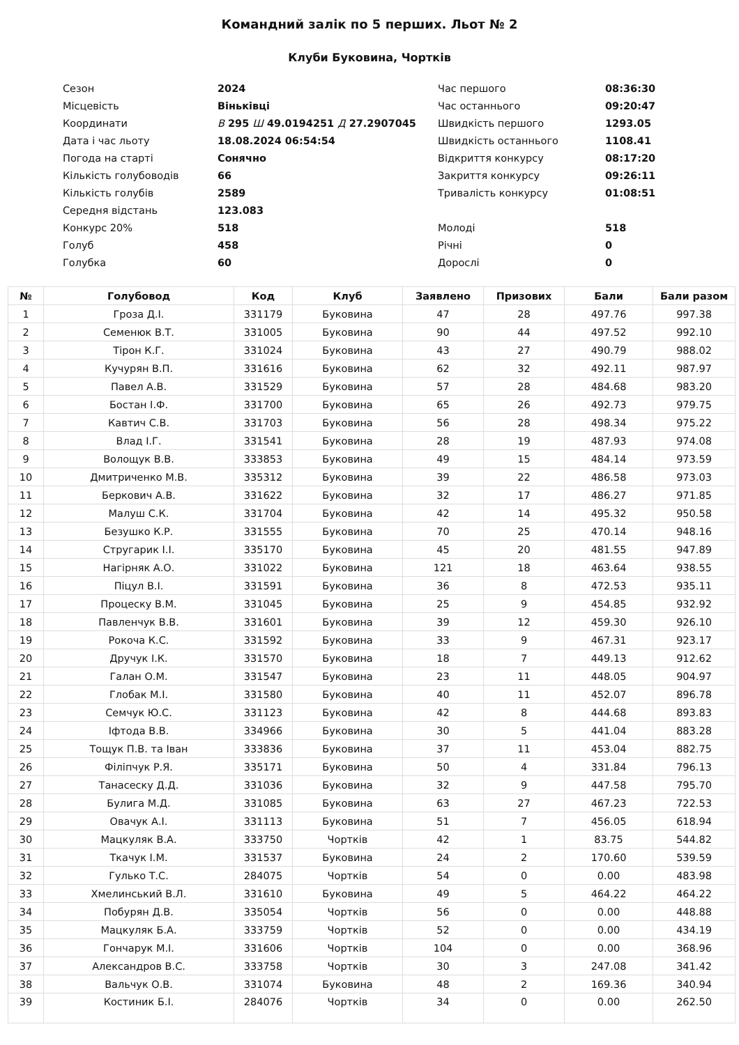Командний залік по 5 перших. Льот № 2
Клуби Буковина, Чортків
| Сезон | 2024 | Час першого | 08:36:30 |
| Місцевість | Віньківці | Час останнього | 09:20:47 |
| Координати | В 295 Ш 49.0194251 Д 27.2907045 | Швидкість першого | 1293.05 |
| Дата і час льоту | 18.08.2024 06:54:54 | Швидкість останнього | 1108.41 |
| Погода на старті | Сонячно | Відкриття конкурсу | 08:17:20 |
| Кількість голубоводів | 66 | Закриття конкурсу | 09:26:11 |
| Кількість голубів | 2589 | Тривалість конкурсу | 01:08:51 |
| Середня відстань | 123.083 | | |
| Конкурс 20% | 518 | Молоді | 518 |
| Голуб | 458 | Річні | 0 |
| Голубка | 60 | Дорослі | 0 |
| № | Голубовод | Код | Клуб | Заявлено | Призових | Бали | Бали разом |
| --- | --- | --- | --- | --- | --- | --- | --- |
| 1 | Гроза Д.І. | 331179 | Буковина | 47 | 28 | 497.76 | 997.38 |
| 2 | Семенюк В.Т. | 331005 | Буковина | 90 | 44 | 497.52 | 992.10 |
| 3 | Тірон К.Г. | 331024 | Буковина | 43 | 27 | 490.79 | 988.02 |
| 4 | Кучурян В.П. | 331616 | Буковина | 62 | 32 | 492.11 | 987.97 |
| 5 | Павел А.В. | 331529 | Буковина | 57 | 28 | 484.68 | 983.20 |
| 6 | Бостан І.Ф. | 331700 | Буковина | 65 | 26 | 492.73 | 979.75 |
| 7 | Кавтич С.В. | 331703 | Буковина | 56 | 28 | 498.34 | 975.22 |
| 8 | Влад І.Г. | 331541 | Буковина | 28 | 19 | 487.93 | 974.08 |
| 9 | Волощук В.В. | 333853 | Буковина | 49 | 15 | 484.14 | 973.59 |
| 10 | Дмитриченко М.В. | 335312 | Буковина | 39 | 22 | 486.58 | 973.03 |
| 11 | Беркович А.В. | 331622 | Буковина | 32 | 17 | 486.27 | 971.85 |
| 12 | Малуш С.К. | 331704 | Буковина | 42 | 14 | 495.32 | 950.58 |
| 13 | Безушко К.Р. | 331555 | Буковина | 70 | 25 | 470.14 | 948.16 |
| 14 | Стругарик І.І. | 335170 | Буковина | 45 | 20 | 481.55 | 947.89 |
| 15 | Нагірняк А.О. | 331022 | Буковина | 121 | 18 | 463.64 | 938.55 |
| 16 | Піцул В.І. | 331591 | Буковина | 36 | 8 | 472.53 | 935.11 |
| 17 | Процеску В.М. | 331045 | Буковина | 25 | 9 | 454.85 | 932.92 |
| 18 | Павленчук В.В. | 331601 | Буковина | 39 | 12 | 459.30 | 926.10 |
| 19 | Рокоча К.С. | 331592 | Буковина | 33 | 9 | 467.31 | 923.17 |
| 20 | Дручук І.К. | 331570 | Буковина | 18 | 7 | 449.13 | 912.62 |
| 21 | Галан О.М. | 331547 | Буковина | 23 | 11 | 448.05 | 904.97 |
| 22 | Глобак М.І. | 331580 | Буковина | 40 | 11 | 452.07 | 896.78 |
| 23 | Семчук Ю.С. | 331123 | Буковина | 42 | 8 | 444.68 | 893.83 |
| 24 | Іфтода В.В. | 334966 | Буковина | 30 | 5 | 441.04 | 883.28 |
| 25 | Тощук П.В. та Іван | 333836 | Буковина | 37 | 11 | 453.04 | 882.75 |
| 26 | Філіпчук Р.Я. | 335171 | Буковина | 50 | 4 | 331.84 | 796.13 |
| 27 | Танасеску Д.Д. | 331036 | Буковина | 32 | 9 | 447.58 | 795.70 |
| 28 | Булига М.Д. | 331085 | Буковина | 63 | 27 | 467.23 | 722.53 |
| 29 | Овачук А.І. | 331113 | Буковина | 51 | 7 | 456.05 | 618.94 |
| 30 | Мацкуляк В.А. | 333750 | Чортків | 42 | 1 | 83.75 | 544.82 |
| 31 | Ткачук І.М. | 331537 | Буковина | 24 | 2 | 170.60 | 539.59 |
| 32 | Гулько Т.С. | 284075 | Чортків | 54 | 0 | 0.00 | 483.98 |
| 33 | Хмелинський В.Л. | 331610 | Буковина | 49 | 5 | 464.22 | 464.22 |
| 34 | Побурян Д.В. | 335054 | Чортків | 56 | 0 | 0.00 | 448.88 |
| 35 | Мацкуляк Б.А. | 333759 | Чортків | 52 | 0 | 0.00 | 434.19 |
| 36 | Гончарук М.І. | 331606 | Чортків | 104 | 0 | 0.00 | 368.96 |
| 37 | Александров В.С. | 333758 | Чортків | 30 | 3 | 247.08 | 341.42 |
| 38 | Вальчук О.В. | 331074 | Буковина | 48 | 2 | 169.36 | 340.94 |
| 39 | Костиник Б.І. | 284076 | Чортків | 34 | 0 | 0.00 | 262.50 |